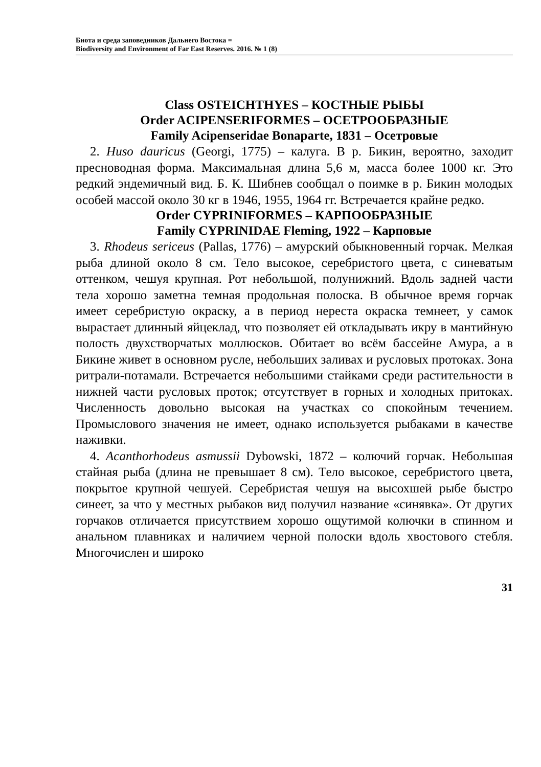Биота и среда заповедников Дальнего Востока =
Biodiversity and Environment of Far East Reserves. 2016. № 1 (8)
Class OSTEICHTHYES – КОСТНЫЕ РЫБЫ
Order ACIPENSERIFORMES – ОСЕТРООБРАЗНЫЕ
Family Acipenseridae Bonaparte, 1831 – Осетровые
2. Huso dauricus (Georgi, 1775) – калуга. В р. Бикин, вероятно, заходит пресноводная форма. Максимальная длина 5,6 м, масса более 1000 кг. Это редкий эндемичный вид. Б. К. Шибнев сообщал о поимке в р. Бикин молодых особей массой около 30 кг в 1946, 1955, 1964 гг. Встречается крайне редко.
Order CYPRINIFORMES – КАРПООБРАЗНЫЕ
Family CYPRINIDAE Fleming, 1922 – Карповые
3. Rhodeus sericeus (Pallas, 1776) – амурский обыкновенный горчак. Мелкая рыба длиной около 8 см. Тело высокое, серебристого цвета, с синеватым оттенком, чешуя крупная. Рот небольшой, полунижний. Вдоль задней части тела хорошо заметна темная продольная полоска. В обычное время горчак имеет серебристую окраску, а в период нереста окраска темнеет, у самок вырастает длинный яйцеклад, что позволяет ей откладывать икру в мантийную полость двухстворчатых моллюсков. Обитает во всём бассейне Амура, а в Бикине живет в основном русле, небольших заливах и русловых протоках. Зона ритрали-потамали. Встречается небольшими стайками среди растительности в нижней части русловых проток; отсутствует в горных и холодных притоках. Численность довольно высокая на участках со спокойным течением. Промыслового значения не имеет, однако используется рыбаками в качестве наживки.
4. Acanthorhodeus asmussii Dybowski, 1872 – колючий горчак. Небольшая стайная рыба (длина не превышает 8 см). Тело высокое, серебристого цвета, покрытое крупной чешуей. Серебристая чешуя на высохшей рыбе быстро синеет, за что у местных рыбаков вид получил название «синявка». От других горчаков отличается присутствием хорошо ощутимой колючки в спинном и анальном плавниках и наличием черной полоски вдоль хвостового стебля. Многочислен и широко
31